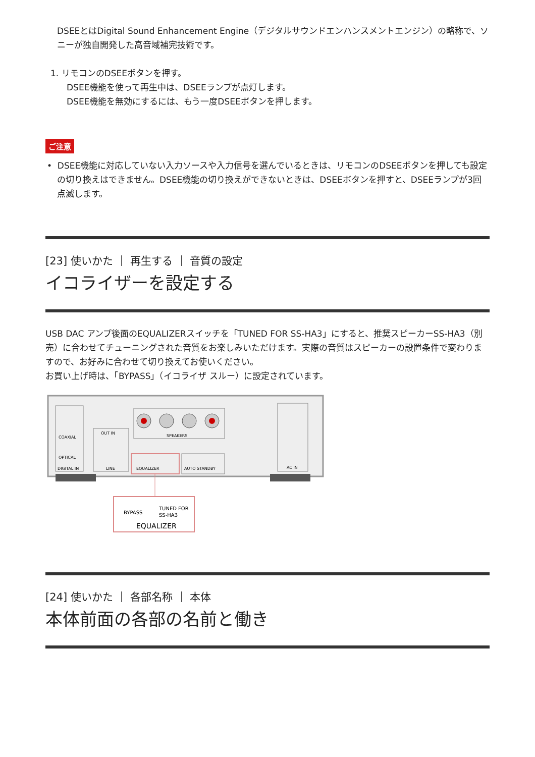DSEEとはDigital Sound Enhancement Engine（デジタルサウンドエンハンスメントエンジン）の略称で、ソニーが独自開発した高音域補完技術です。
1. リモコンのDSEEボタンを押す。
DSEE機能を使って再生中は、DSEEランプが点灯します。
DSEE機能を無効にするには、もう一度DSEEボタンを押します。
ご注意
• DSEE機能に対応していない入力ソースや入力信号を選んでいるときは、リモコンのDSEEボタンを押しても設定の切り換えはできません。DSEE機能の切り換えができないときは、DSEEボタンを押すと、DSEEランプが3回点滅します。
[23] 使いかた ｜ 再生する ｜ 音質の設定
イコライザーを設定する
USB DAC アンプ後面のEQUALIZERスイッチを「TUNED FOR SS-HA3」にすると、推奨スピーカーSS-HA3（別売）に合わせてチューニングされた音質をお楽しみいただけます。実際の音質はスピーカーの設置条件で変わりますので、お好みに合わせて切り換えてお使いください。
お買い上げ時は、「BYPASS」（イコライザ スルー）に設定されています。
COAXIAL
OPTICAL
DIGITAL IN
OUT IN
LINE
SPEAKERS
EQUALIZER
AUTO STANDBY
AC IN
BYPASS
TUNED FOR
SS-HA3
EQUALIZER
[24] 使いかた ｜ 各部名称 ｜ 本体
本体前面の各部の名前と働き